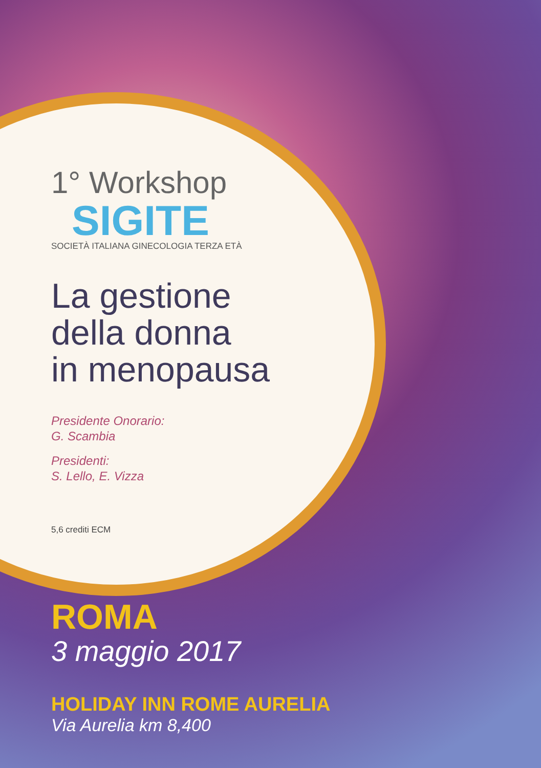1° Workshop
SIGITE
SOCIETÀ ITALIANA GINECOLOGIA TERZA ETÀ
La gestione
della donna
in menopausa
Presidente Onorario:
G. Scambia
Presidenti:
S. Lello, E. Vizza
5,6 crediti ECM
ROMA
3 maggio 2017
HOLIDAY INN ROME AURELIA
Via Aurelia km 8,400